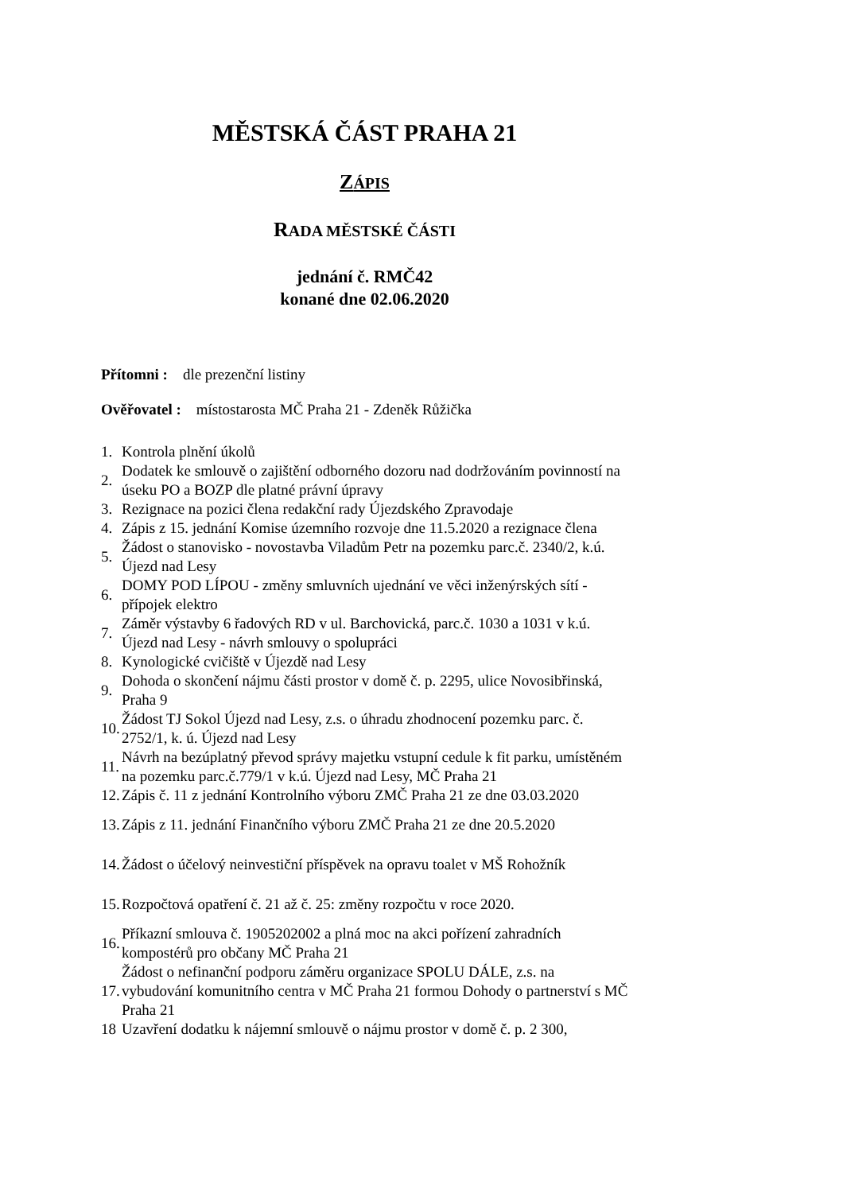MĚSTSKÁ ČÁST PRAHA 21
ZÁPIS
RADA MĚSTSKÉ ČÁSTI
jednání č. RMČ42
konané dne 02.06.2020
Přítomni : dle prezenční listiny
Ověřovatel : místostarosta MČ Praha 21 - Zdeněk Růžička
| 1. | Kontrola plnění úkolů |
| 2. | Dodatek ke smlouvě o zajištění odborného dozoru nad dodržováním povinností na úseku PO a BOZP dle platné právní úpravy |
| 3. | Rezignace na pozici člena redakční rady Újezdského Zpravodaje |
| 4. | Zápis z 15. jednání Komise územního rozvoje dne 11.5.2020 a rezignace člena |
| 5. | Žádost o stanovisko - novostavba Viladům Petr na pozemku parc.č. 2340/2, k.ú. Újezd nad Lesy |
| 6. | DOMY POD LÍPOU - změny smluvních ujednání ve věci inženýrských sítí - přípojek elektro |
| 7. | Záměr výstavby 6 řadových RD v ul. Barchovická, parc.č. 1030 a 1031 v k.ú. Újezd nad Lesy - návrh smlouvy o spolupráci |
| 8. | Kynologické cvičiště v Újezdě nad Lesy |
| 9. | Dohoda o skončení nájmu části prostor v domě č. p. 2295, ulice Novosibřinská, Praha 9 |
| 10. | Žádost TJ Sokol Újezd nad Lesy, z.s. o úhradu zhodnocení pozemku parc. č. 2752/1, k. ú. Újezd nad Lesy |
| 11. | Návrh na bezúplatný převod správy majetku vstupní cedule k fit parku, umístěném na pozemku parc.č.779/1 v k.ú. Újezd nad Lesy, MČ Praha 21 |
| 12. | Zápis č. 11 z jednání Kontrolního výboru ZMČ Praha 21 ze dne 03.03.2020 |
| 13. | Zápis z 11. jednání Finančního výboru ZMČ Praha 21 ze dne 20.5.2020 |
| 14. | Žádost o účelový neinvestiční příspěvek na opravu toalet v MŠ Rohožník |
| 15. | Rozpočtová opatření č. 21 až č. 25: změny rozpočtu v roce 2020. |
| 16. | Příkazní smlouva č. 1905202002 a plná moc na akci pořízení zahradních kompostérů pro občany MČ Praha 21 |
| 17. | Žádost o nefinanční podporu záměru organizace SPOLU DÁLE, z.s. na vybudování komunitního centra v MČ Praha 21 formou Dohody o partnerství s MČ Praha 21 |
| 18 | Uzavření dodatku k nájemní smlouvě o nájmu prostor v domě č. p. 2 300, |